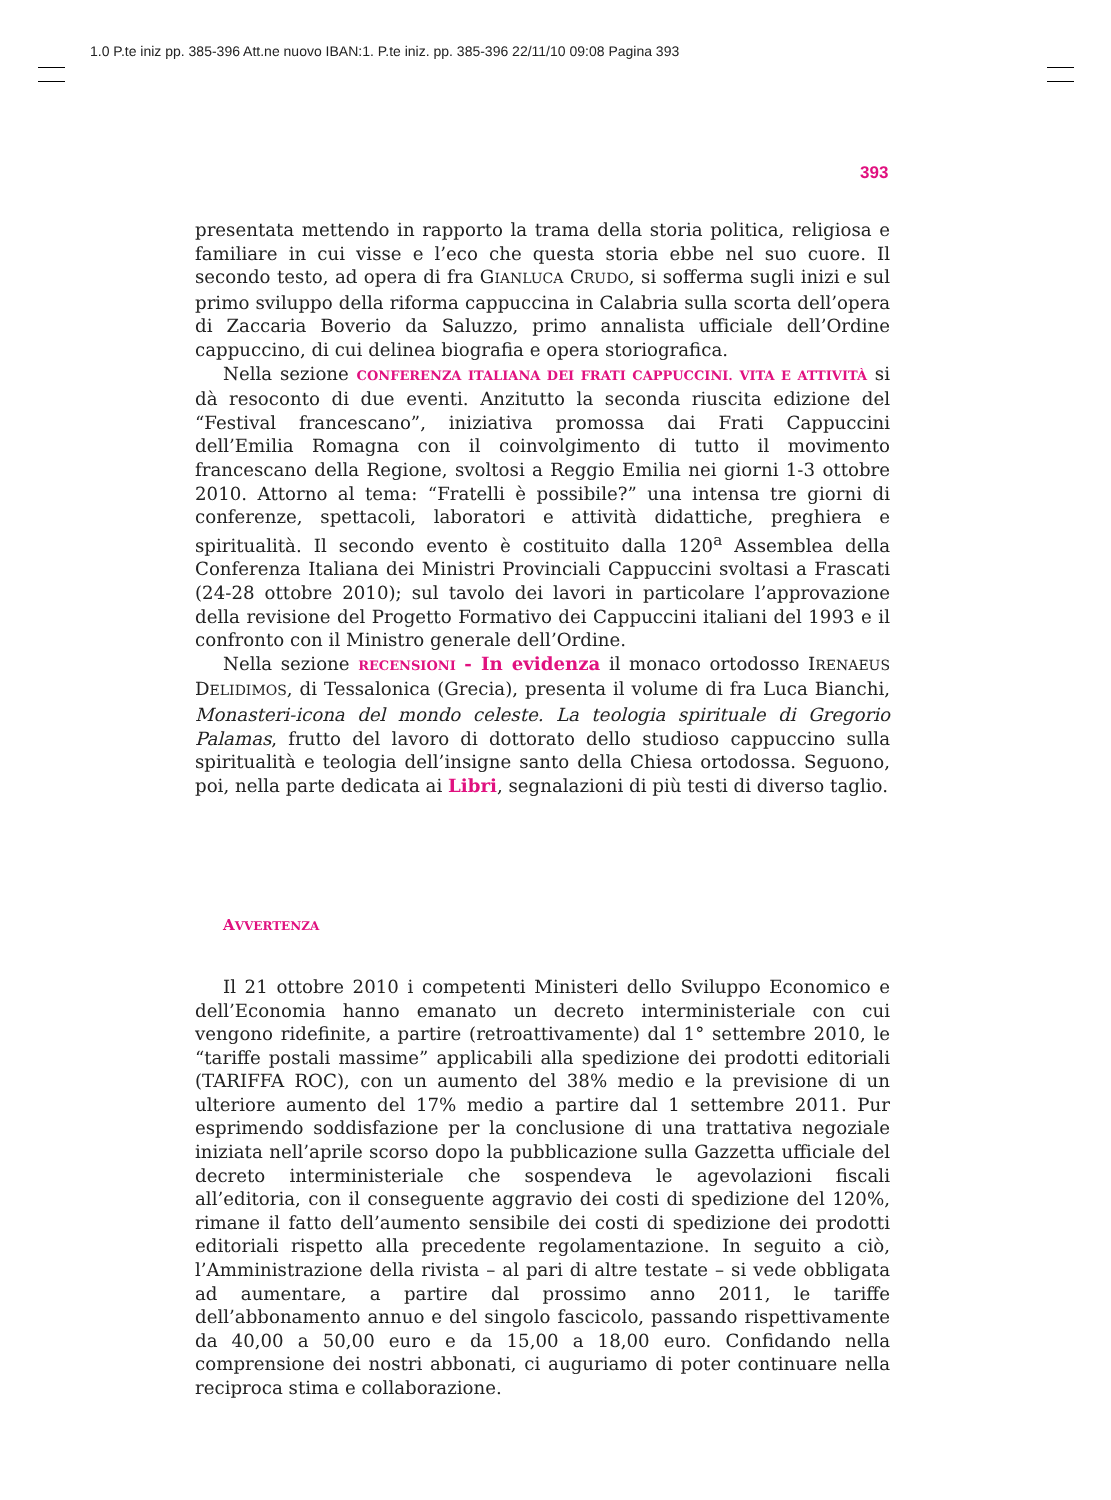1.0 P.te iniz pp. 385-396 Att.ne nuovo IBAN:1. P.te iniz. pp. 385-396 22/11/10 09:08 Pagina 393
393
presentata mettendo in rapporto la trama della storia politica, religiosa e familiare in cui visse e l’eco che questa storia ebbe nel suo cuore. Il secondo testo, ad opera di fra GIANLUCA CRUDO, si sofferma sugli inizi e sul primo sviluppo della riforma cappuccina in Calabria sulla scorta dell’opera di Zaccaria Boverio da Saluzzo, primo annalista ufficiale dell’Ordine cappuccino, di cui delinea biografia e opera storiografica.
Nella sezione CONFERENZA ITALIANA DEI FRATI CAPPUCCINI. VITA E ATTIVITÀ si dà resoconto di due eventi. Anzitutto la seconda riuscita edizione del “Festival francescano”, iniziativa promossa dai Frati Cappuccini dell’Emilia Romagna con il coinvolgimento di tutto il movimento francescano della Regione, svoltosi a Reggio Emilia nei giorni 1-3 ottobre 2010. Attorno al tema: “Fratelli è possibile?” una intensa tre giorni di conferenze, spettacoli, laboratori e attività didattiche, preghiera e spiritualità. Il secondo evento è costituito dalla 120<sup>a</sup> Assemblea della Conferenza Italiana dei Ministri Provinciali Cappuccini svoltasi a Frascati (24-28 ottobre 2010); sul tavolo dei lavori in particolare l’approvazione della revisione del Progetto Formativo dei Cappuccini italiani del 1993 e il confronto con il Ministro generale dell’Ordine.
Nella sezione RECENSIONI - In evidenza il monaco ortodosso IRENAEUS DELIDIMOS, di Tessalonica (Grecia), presenta il volume di fra Luca Bianchi, Monasteri-icona del mondo celeste. La teologia spirituale di Gregorio Palamas, frutto del lavoro di dottorato dello studioso cappuccino sulla spiritualità e teologia dell’insigne santo della Chiesa ortodossa. Seguono, poi, nella parte dedicata ai Libri, segnalazioni di più testi di diverso taglio.
AVVERTENZA
Il 21 ottobre 2010 i competenti Ministeri dello Sviluppo Economico e dell’Economia hanno emanato un decreto interministeriale con cui vengono ridefinite, a partire (retroattivamente) dal 1° settembre 2010, le “tariffe postali massime” applicabili alla spedizione dei prodotti editoriali (TARIFFA ROC), con un aumento del 38% medio e la previsione di un ulteriore aumento del 17% medio a partire dal 1 settembre 2011. Pur esprimendo soddisfazione per la conclusione di una trattativa negoziale iniziata nell’aprile scorso dopo la pubblicazione sulla Gazzetta ufficiale del decreto interministeriale che sospendeva le agevolazioni fiscali all’editoria, con il conseguente aggravio dei costi di spedizione del 120%, rimane il fatto dell’aumento sensibile dei costi di spedizione dei prodotti editoriali rispetto alla precedente regolamentazione. In seguito a ciò, l’Amministrazione della rivista – al pari di altre testate – si vede obbligata ad aumentare, a partire dal prossimo anno 2011, le tariffe dell’abbonamento annuo e del singolo fascicolo, passando rispettivamente da 40,00 a 50,00 euro e da 15,00 a 18,00 euro. Confidando nella comprensione dei nostri abbonati, ci auguriamo di poter continuare nella reciproca stima e collaborazione.